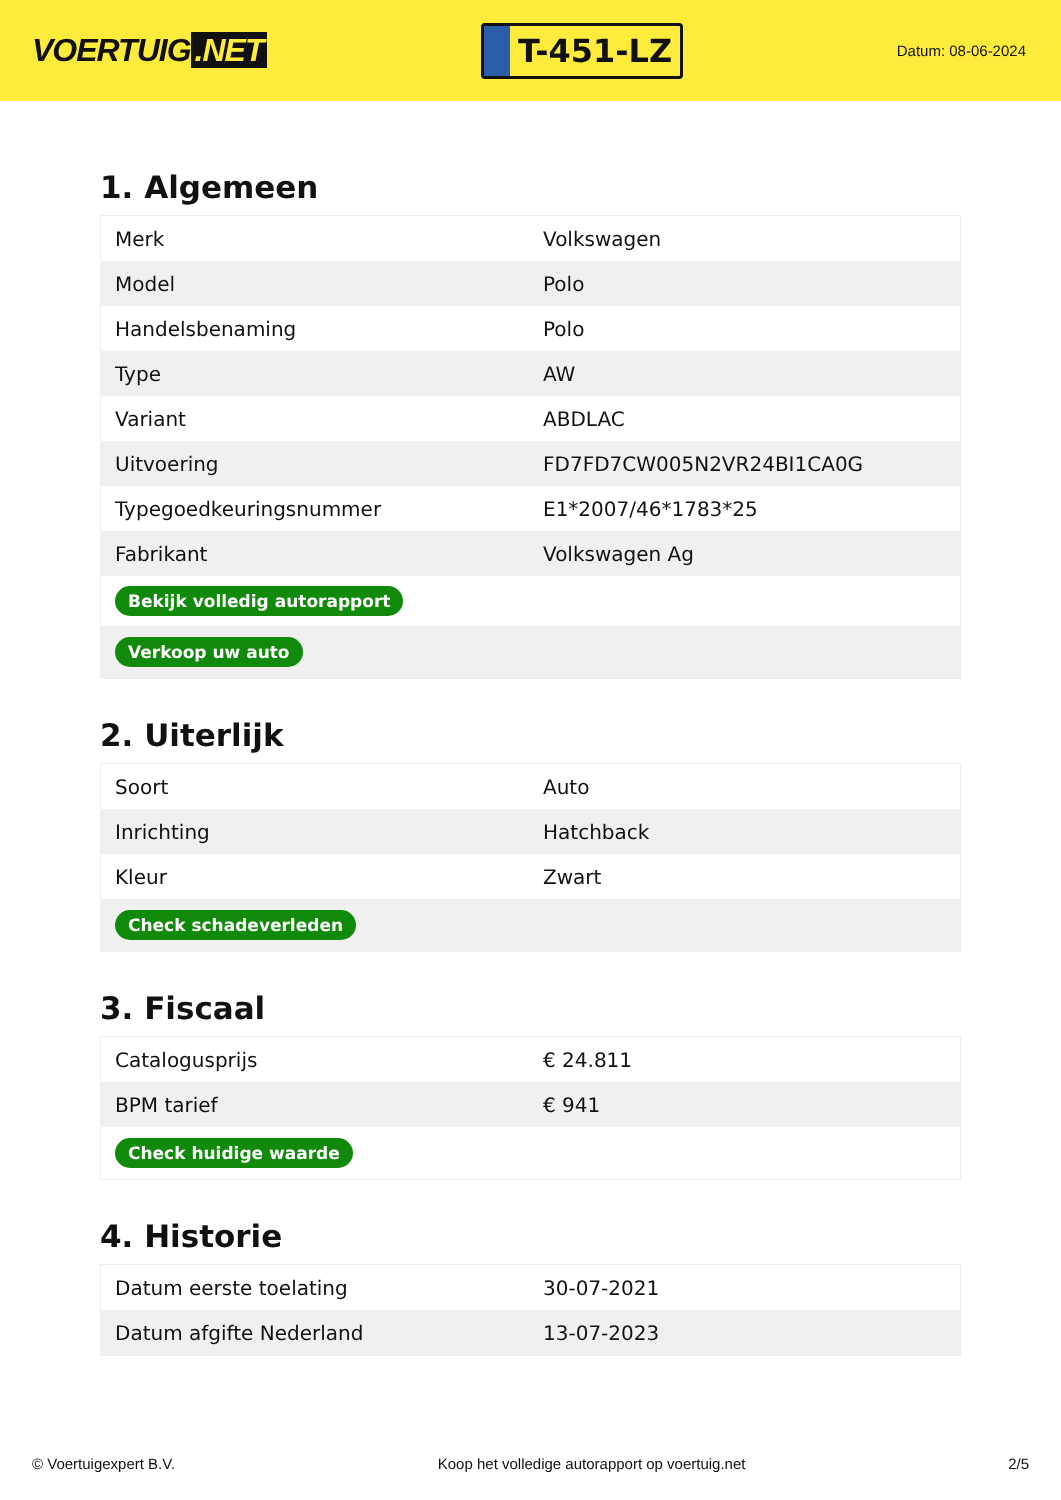VOERTUIG.NET
T-451-LZ
Datum: 08-06-2024
1. Algemeen
| Merk | Volkswagen |
| Model | Polo |
| Handelsbenaming | Polo |
| Type | AW |
| Variant | ABDLAC |
| Uitvoering | FD7FD7CW005N2VR24BI1CA0G |
| Typegoedkeuringsnummer | E1*2007/46*1783*25 |
| Fabrikant | Volkswagen Ag |
| Bekijk volledig autorapport | |
| Verkoop uw auto | |
2. Uiterlijk
| Soort | Auto |
| Inrichting | Hatchback |
| Kleur | Zwart |
| Check schadeverleden | |
3. Fiscaal
| Catalogusprijs | € 24.811 |
| BPM tarief | € 941 |
| Check huidige waarde | |
4. Historie
| Datum eerste toelating | 30-07-2021 |
| Datum afgifte Nederland | 13-07-2023 |
© Voertuigexpert B.V. Koop het volledige autorapport op voertuig.net 2/5